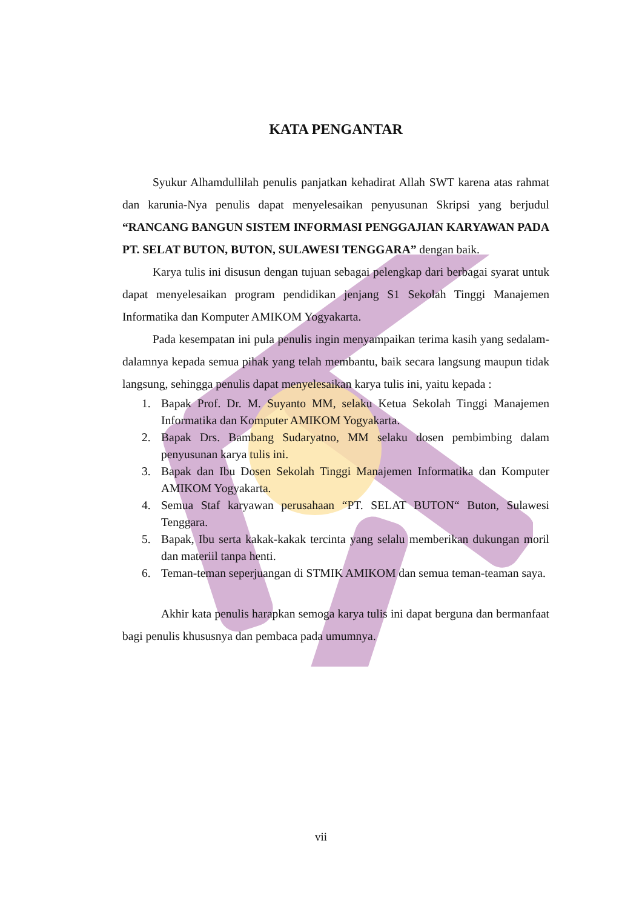KATA PENGANTAR
Syukur Alhamdullilah penulis panjatkan kehadirat Allah SWT karena atas rahmat dan karunia-Nya penulis dapat menyelesaikan penyusunan Skripsi yang berjudul “RANCANG BANGUN SISTEM INFORMASI PENGGAJIAN KARYAWAN PADA PT. SELAT BUTON, BUTON, SULAWESI TENGGARA” dengan baik.
Karya tulis ini disusun dengan tujuan sebagai pelengkap dari berbagai syarat untuk dapat menyelesaikan program pendidikan jenjang S1 Sekolah Tinggi Manajemen Informatika dan Komputer AMIKOM Yogyakarta.
Pada kesempatan ini pula penulis ingin menyampaikan terima kasih yang sedalam-dalamnya kepada semua pihak yang telah membantu, baik secara langsung maupun tidak langsung, sehingga penulis dapat menyelesaikan karya tulis ini, yaitu kepada :
1. Bapak Prof. Dr. M. Suyanto MM, selaku Ketua Sekolah Tinggi Manajemen Informatika dan Komputer AMIKOM Yogyakarta.
2. Bapak Drs. Bambang Sudaryatno, MM selaku dosen pembimbing dalam penyusunan karya tulis ini.
3. Bapak dan Ibu Dosen Sekolah Tinggi Manajemen Informatika dan Komputer AMIKOM Yogyakarta.
4. Semua Staf karyawan perusahaan “PT. SELAT BUTON“ Buton, Sulawesi Tenggara.
5. Bapak, Ibu serta kakak-kakak tercinta yang selalu memberikan dukungan moril dan materiil tanpa henti.
6. Teman-teman seperjuangan di STMIK AMIKOM dan semua teman-teaman saya.
Akhir kata penulis harapkan semoga karya tulis ini dapat berguna dan bermanfaat bagi penulis khususnya dan pembaca pada umumnya.
vii